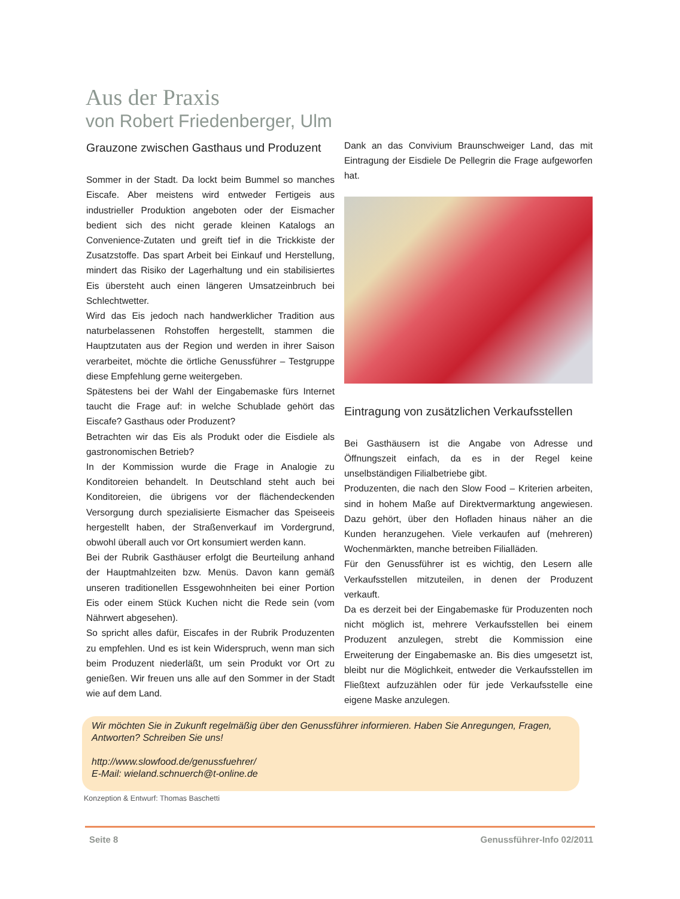Aus der Praxis
von Robert Friedenberger, Ulm
Grauzone zwischen Gasthaus und Produzent
Sommer in der Stadt. Da lockt beim Bummel so manches Eiscafe. Aber meistens wird entweder Fertigeis aus industrieller Produktion angeboten oder der Eismacher bedient sich des nicht gerade kleinen Katalogs an Convenience-Zutaten und greift tief in die Trickkiste der Zusatzstoffe. Das spart Arbeit bei Einkauf und Herstellung, mindert das Risiko der Lagerhaltung und ein stabilisiertes Eis übersteht auch einen längeren Umsatzeinbruch bei Schlechtwetter.
Wird das Eis jedoch nach handwerklicher Tradition aus naturbelassenen Rohstoffen hergestellt, stammen die Hauptzutaten aus der Region und werden in ihrer Saison verarbeitet, möchte die örtliche Genussführer – Testgruppe diese Empfehlung gerne weitergeben.
Spätestens bei der Wahl der Eingabemaske fürs Internet taucht die Frage auf: in welche Schublade gehört das Eiscafe? Gasthaus oder Produzent?
Betrachten wir das Eis als Produkt oder die Eisdiele als gastronomischen Betrieb?
In der Kommission wurde die Frage in Analogie zu Konditoreien behandelt. In Deutschland steht auch bei Konditoreien, die übrigens vor der flächendeckenden Versorgung durch spezialisierte Eismacher das Speiseeis hergestellt haben, der Straßenverkauf im Vordergrund, obwohl überall auch vor Ort konsumiert werden kann.
Bei der Rubrik Gasthäuser erfolgt die Beurteilung anhand der Hauptmahlzeiten bzw. Menüs. Davon kann gemäß unseren traditionellen Essgewohnheiten bei einer Portion Eis oder einem Stück Kuchen nicht die Rede sein (vom Nährwert abgesehen).
So spricht alles dafür, Eiscafes in der Rubrik Produzenten zu empfehlen. Und es ist kein Widerspruch, wenn man sich beim Produzent niederläßt, um sein Produkt vor Ort zu genießen. Wir freuen uns alle auf den Sommer in der Stadt wie auf dem Land.
Dank an das Convivium Braunschweiger Land, das mit Eintragung der Eisdiele De Pellegrin die Frage aufgeworfen hat.
Eintragung von zusätzlichen Verkaufsstellen
Bei Gasthäusern ist die Angabe von Adresse und Öffnungszeit einfach, da es in der Regel keine unselbständigen Filialbetriebe gibt.
Produzenten, die nach den Slow Food – Kriterien arbeiten, sind in hohem Maße auf Direktvermarktung angewiesen. Dazu gehört, über den Hofladen hinaus näher an die Kunden heranzugehen. Viele verkaufen auf (mehreren) Wochenmärkten, manche betreiben Filialläden.
Für den Genussführer ist es wichtig, den Lesern alle Verkaufsstellen mitzuteilen, in denen der Produzent verkauft.
Da es derzeit bei der Eingabemaske für Produzenten noch nicht möglich ist, mehrere Verkaufsstellen bei einem Produzent anzulegen, strebt die Kommission eine Erweiterung der Eingabemaske an. Bis dies umgesetzt ist, bleibt nur die Möglichkeit, entweder die Verkaufsstellen im Fließtext aufzuzählen oder für jede Verkaufsstelle eine eigene Maske anzulegen.
Wir möchten Sie in Zukunft regelmäßig über den Genussführer informieren. Haben Sie Anregungen, Fragen, Antworten? Schreiben Sie uns!
http://www.slowfood.de/genussfuehrer/
E-Mail: wieland.schnuerch@t-online.de
Konzeption & Entwurf: Thomas Baschetti
Seite 8 Genussführer-Info 02/2011